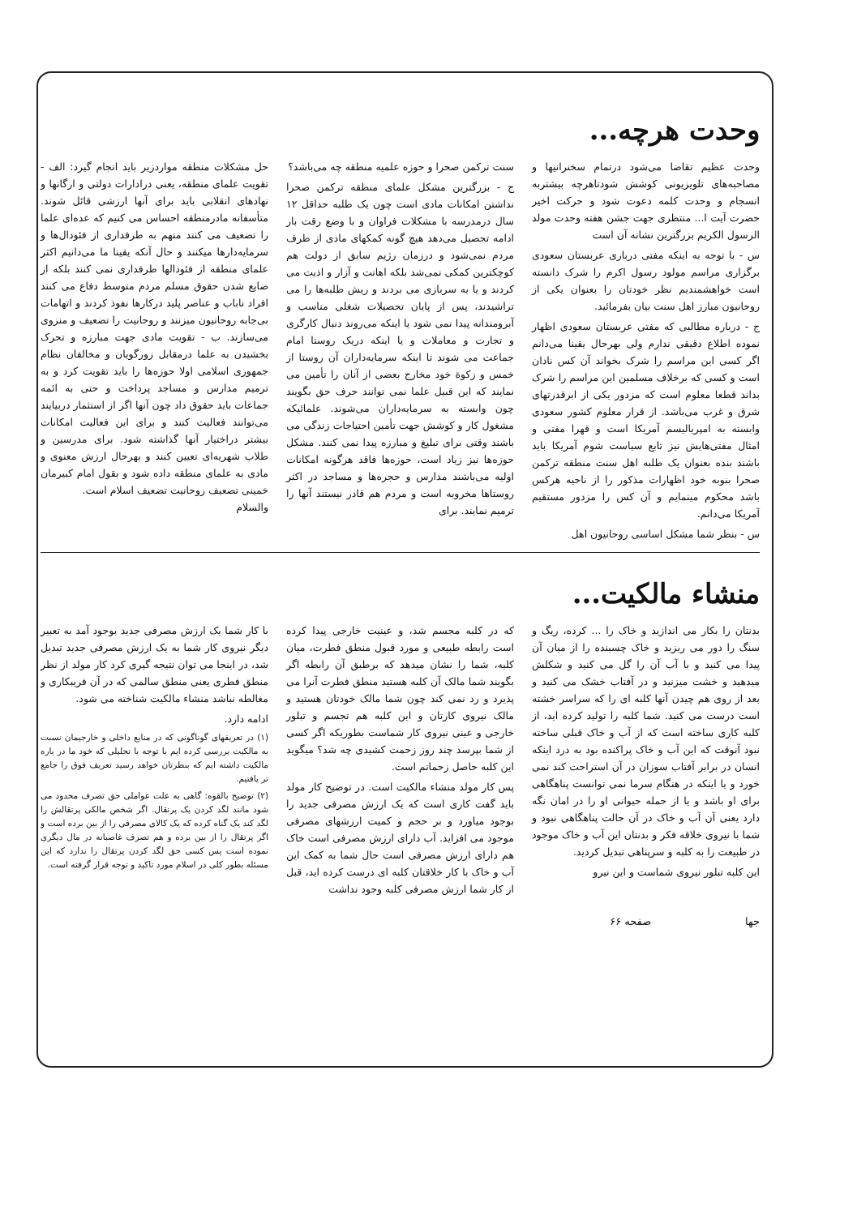وحدت هرچه...
وحدت عظیم تقاضا می‌شود درتمام سخنرانیها و مصاحبه‌های تلویزیونی کوشش شودتاهرچه بیشتربه انسجام و وحدت کلمه دعوت شود و حرکت اخیر حضرت آیت ا... منتظری جهت جشن هفته وحدت مولد الرسول الکریم بزرگترین نشانه آن است
س - با توجه به اینکه مفتی درباری عربستان سعودی برگزاری مراسم مولود رسول اکرم را شرک دانسته است خواهشمندیم نظر خودتان را بعنوان یکی از روحانیون مبارز اهل سنت بیان بفرمائید.
ج - درباره مطالبی که مفتی عربستان سعودی اظهار نموده اطلاع دقیقی ندارم ولی بهرحال یقینا می‌دانم اگر کسی این مراسم را شرک بخواند آن کس نادان است و کسی که برخلاف مسلمین این مراسم را شرک بداند قطعا معلوم است که مزدور یکی از ابرقدرتهای شرق و غرب می‌باشد. از قرار معلوم کشور سعودی وابسته به امپریالیسم آمریکا است و قهرا مفتی و امثال مفتی‌هایش نیز تابع سیاست شوم آمریکا باید باشند بنده بعنوان یک طلبه اهل سنت منطقه ترکمن صحرا بنوبه خود اظهارات مذکور را از ناحیه هرکس باشد محکوم مینمایم و آن کس را مزدور مستقیم آمریکا می‌دانم.
س - بنظر شما مشکل اساسی روحانیون اهل
سنت ترکمن صحرا و حوزه علمیه منطقه چه می‌باشد؟
ج - بزرگترین مشکل علمای منطقه ترکمن صحرا نداشتن امکانات مادی است چون یک طلبه حداقل ۱۲ سال درمدرسه با مشکلات فراوان و با وضع رقت بار ادامه تحصیل می‌دهد هیچ گونه کمکهای مادی از طرف مردم نمی‌شود و درزمان رژیم سابق از دولت هم کوچکترین کمکی نمی‌شد بلکه اهانت و آزار و اذیت می کردند و یا به سربازی می بردند و ریش طلبه‌ها را می تراشیدند، پس از پایان تحصیلات شغلی مناسب و آبرومندانه پیدا نمی شود یا اینکه می‌روند دنبال کارگری و تجارت و معاملات و یا اینکه دریک روستا امام جماعت می شوند تا اینکه سرمایه‌داران آن روستا از خمس و زکوة خود مخارج بعضی از آنان را تأمین می نمایند که این قبیل علما نمی توانند حرف حق بگویند چون وابسته به سرمایه‌داران می‌شوند. علمائیکه مشغول کار و کوشش جهت تأمین احتیاجات زندگی می باشند وقتی برای تبلیغ و مبارزه پیدا نمی کنند. مشکل حوزه‌ها نیز زیاد است، حوزه‌ها فاقد هرگونه امکانات اولیه می‌باشند مدارس و حجره‌ها و مساجد در اکثر روستاها مخروبه است و مردم هم قادر نیستند آنها را ترمیم نمایند. برای
حل مشکلات منطقه مواردزیر باید انجام گیرد: الف - تقویت علمای منطقه، یعنی درادارات دولتی و ارگانها و نهادهای انقلابی باید برای آنها ارزشی قائل شوند. متأسفانه مادرمنطقه احساس می کنیم که عده‌ای علما را تضعیف می کنند متهم به طرفداری از فئودال‌ها و سرمایه‌دارها میکنند و حال آنکه یقینا ما می‌دانیم اکثر علمای منطقه از فئودالها طرفداری نمی کنند بلکه از ضایع شدن حقوق مسلم مردم متوسط دفاع می کنند افراد ناباب و عناصر پلید درکارها نفوذ کردند و اتهامات بی‌جابه روحانیون میزنند و روحانیت را تضعیف و منزوی می‌سازند. ب - تقویت مادی جهت مبارزه و تحرک بخشیدن به علما درمقابل زورگویان و مخالفان نظام جمهوری اسلامی اولا حوزه‌ها را باید تقویت کرد و به ترمیم مدارس و مساجد پرداخت و حتی به ائمه جماعات باید حقوق داد چون آنها اگر از استثمار دربیایند می‌توانند فعالیت کنند و برای این فعالیت امکانات بیشتر دراختیار آنها گذاشته شود. برای مدرسین و طلاب شهریه‌ای تعیین کنند و بهرحال ارزش معنوی و مادی به علمای منطقه داده شود و بقول امام کبیرمان خمینی تضعیف روحانیت تضعیف اسلام است.
والسلام
منشاء مالکیت...
بدنتان را بکار می اندازید و خاک را ... کرده، ریگ و سنگ را دور می ریزید و خاک چسبنده را از میان آن پیدا می کنید و با آب آن را گل می کنید و شکلش میدهید و خشت میزنید و در آفتاب خشک می کنید و بعد از روی هم چیدن آنها کلبه ای را که سراسر خشته است درست می کنید. شما کلبه را تولید کرده اید، از کلبه کاری ساخته است که از آب و خاک قبلی ساخته نبود آنوقت که این آب و خاک پراکنده بود به درد اینکه انسان در برابر آفتاب سوزان در آن استراحت کند نمی خورد و یا اینکه در هنگام سرما نمی توانست پناهگاهی برای او باشد و یا از حمله حیوانی او را در امان نگه دارد یعنی آن آب و خاک در آن حالت پناهگاهی نبود و شما با نیروی خلاقه فکر و بدنتان این آب و خاک موجود در طبیعت را به کلبه و سرپناهی تبدیل کردید.
این کلبه تبلور نیروی شماست و این نیرو
که در کلبه مجسم شد، و عینیت خارجی پیدا کرده است رابطه طبیعی و مورد قبول منطق فطرت، میان کلبه، شما را نشان میدهد که برطبق آن رابطه اگر بگویند شما مالک آن کلبه هستید منطق فطرت آنرا می پذیرد و رد نمی کند چون شما مالک خودتان هستید و مالک نیروی کارتان و این کلبه هم تجسم و تبلور خارجی و عینی نیروی کار شماست بطوریکه اگر کسی از شما بپرسد چند روز زحمت کشیدی چه شد؟ میگوید این کلبه حاصل زحماتم است.
پس کار مولد منشاء مالکیت است. در توضیح کار مولد باید گفت کاری است که یک ارزش مصرفی جدید را بوجود میاورد و بر حجم و کمیت ارزشهای مصرفی موجود می افزاید. آب دارای ارزش مصرفی است خاک هم دارای ارزش مصرفی است حال شما به کمک این آب و خاک با کار خلاقتان کلبه ای درست کرده اید، قبل از کار شما ارزش مصرفی کلبه وجود نداشت
با کار شما یک ارزش مصرفی جدید بوجود آمد به تعبیر دیگر نیروی کار شما به یک ارزش مصرفی جدید تبدیل شد، در اینجا می توان نتیجه گیری کرد کار مولد از نظر منطق فطری یعنی منطق سالمی که در آن فریبکاری و مغالطه نباشد منشاء مالکیت شناخته می شود.
ادامه دارد.
(۱) در تعریفهای گوناگونی که در منابع داخلی و خارجیمان نسبت به مالکیت بررسی کرده ایم با توجه با تحلیلی که خود ما در باره مالکیت داشته ایم که بنظرتان خواهد رسید تعریف فوق را جامع تر یافتیم.
(۲) توضیح بالقوه: گاهی به علت عواملی حق تصرف محدود می شود مانند لگد کردن یک پرتقال. اگر شخص مالکی پرتقالش را لگد کند یک گناه کرده که یک کالای مصرفی را از بین برده است و اگر پرتقال را از بین برده و هم تصرف غاصبانه در مال دیگری نموده است پس کسی حق لگد کردن پرتقال را ندارد که این مسئله بطور کلی در اسلام مورد تاکید و توجه قرار گرفته است.
جها صفحه ۶۶